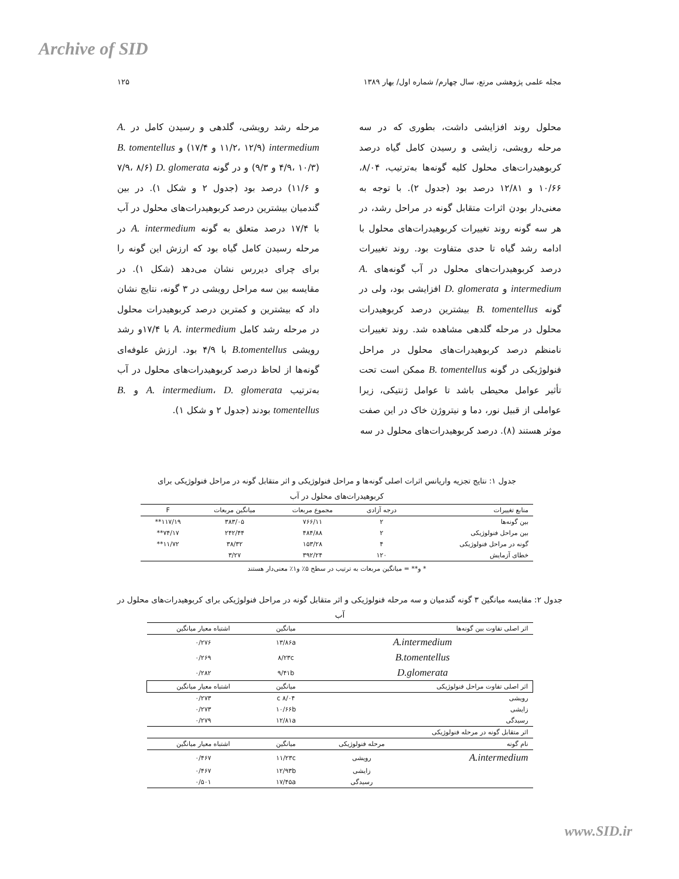Archive of SID
مجله علمی پژوهشی مرتع، سال چهارم/ شماره اول/ بهار ۱۳۸۹ ۱۲۵
محلول روند افزایشی داشت، بطوری که در سه مرحله رویشی، زایشی و رسیدن کامل گیاه درصد کربوهیدرات‌های محلول کلیه گونه‌ها به‌ترتیب، ۸/۰۴، ۱۰/۶۶ و ۱۲/۸۱ درصد بود (جدول ۲). با توجه به معنی‌دار بودن اثرات متقابل گونه در مراحل رشد، در هر سه گونه روند تغییرات کربوهیدرات‌های محلول با ادامه رشد گیاه تا حدی متفاوت بود. روند تغییرات درصد کربوهیدرات‌های محلول در آب گونه‌های A. intermedium و D. glomerata افزایشی بود، ولی در گونه B. tomentellus بیشترین درصد کربوهیدرات محلول در مرحله گلدهی مشاهده شد. روند تغییرات نامنظم درصد کربوهیدرات‌های محلول در مراحل فنولوژیکی در گونه B. tomentellus ممکن است تحت تأثیر عوامل محیطی باشد تا عوامل ژنتیکی، زیرا عواملی از قبیل نور، دما و نیتروژن خاک در این صفت موثر هستند (۸). درصد کربوهیدرات‌های محلول در سه
مرحله رشد رویشی، گلدهی و رسیدن کامل در A. intermedium (۱۱/۲، ۱۲/۹ و ۱۷/۴) و B. tomentellus (۴/۹، ۱۰/۳ و ۹/۳) و در گونه D. glomerata (۷/۹، ۸/۶ و ۱۱/۶) درصد بود (جدول ۲ و شکل ۱). در بین گندمیان بیشترین درصد کربوهیدرات‌های محلول در آب با ۱۷/۴ درصد متعلق به گونه A. intermedium در مرحله رسیدن کامل گیاه بود که ارزش این گونه را برای چرای دیررس نشان می‌دهد (شکل ۱). در مقایسه بین سه مراحل رویشی در ۳ گونه، نتایج نشان داد که بیشترین و کمترین درصد کربوهیدرات محلول در مرحله رشد کامل A. intermedium با ۱۷/۴و رشد رویشی B.tomentellus با ۴/۹ بود. ارزش علوفه‌ای گونه‌ها از لحاظ درصد کربوهیدرات‌های محلول در آب به‌ترتیب A. intermedium، D. glomerata و B. tomentellus بودند (جدول ۲ و شکل ۱).
جدول ۱: نتایج تجزیه واریانس اثرات اصلی گونه‌ها و مراحل فنولوژیکی و اثر متقابل گونه در مراحل فنولوژیکی برای کربوهیدرات‌های محلول در آب
| منابع تغییرات | درجه آزادی | مجموع مربعات | میانگین مربعات | F |
| --- | --- | --- | --- | --- |
| بین گونه‌ها | ۲ | ۷۶۶/۱۱ | ۳۸۳/۰۵ | ۱۱۷/۱۹** |
| بین مراحل فنولوژیکی | ۲ | ۴۸۴/۸۸ | ۲۴۲/۴۴ | ۷۴/۱۷** |
| گونه در مراحل فنولوژیکی | ۴ | ۱۵۳/۲۸ | ۳۸/۳۲ | ۱۱/۷۲** |
| خطای آزمایش | ۱۲۰ | ۳۹۲/۲۴ | ۳/۲۷ | |
* و** = میانگین مربعات به ترتیب در سطح ۵٪ و۱٪ معنی‌دار هستند
جدول ۲: مقایسه میانگین ۳ گونه گندمیان و سه مرحله فنولوژیکی و اثر متقابل گونه در مراحل فنولوژیکی برای کربوهیدرات‌های محلول در آب
| اثر اصلی تفاوت بین گونه‌ها | | میانگین | اشتباه معیار میانگین |
| --- | --- | --- | --- |
| A.intermedium | | ۱۳/۸۶a | ۰/۲۷۶ |
| B.tomentellus | | ۸/۲۳c | ۰/۲۶۹ |
| D.glomerata | | ۹/۴۱b | ۰/۲۸۲ |
| اثر اصلی تفاوت مراحل فنولوژیکی | | میانگین | اشتباه معیار میانگین |
| رویشی | | ۸/۰۴ c | ۰/۲۷۳ |
| زایشی | | ۱۰/۶۶b | ۰/۲۷۳ |
| رسیدگی | | ۱۲/۸۱a | ۰/۲۷۹ |
| اثر متقابل گونه در مرحله فنولوژیکی | | | |
| نام گونه | مرحله فنولوژیکی | میانگین | اشتباه معیار میانگین |
| A.intermedium | رویشی | ۱۱/۲۳c | ۰/۴۶۷ |
| | زایشی | ۱۲/۹۳b | ۰/۴۶۷ |
| | رسیدگی | ۱۷/۴۵a | ۰/۵۰۱ |
www.SID.ir